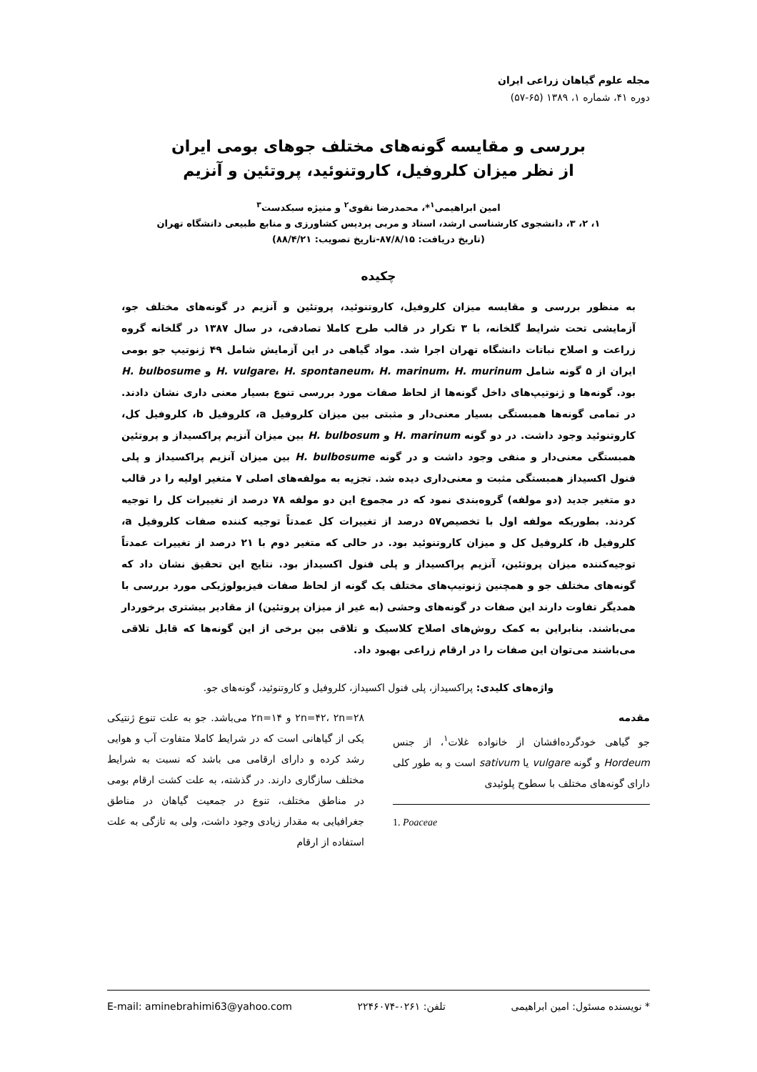مجله علوم گیاهان زراعی ایران
دوره ۴۱، شماره ۱، ۱۳۸۹ (۶۵-۵۷)
بررسی و مقایسه گونه‌های مختلف جوهای بومی ایران
از نظر میزان کلروفیل، کاروتنوئید، پروتئین و آنزیم
امین ابراهیمی<sup>۱</sup>*، محمدرضا نقوی<sup>۲</sup> و منیژه سبکدست<sup>۳</sup>
۱، ۲، ۳، دانشجوی کارشناسی ارشد، استاد و مربی پردیس کشاورزی و منابع طبیعی دانشگاه تهران
(تاریخ دریافت: ۸۷/۸/۱۵-تاریخ تصویب: ۸۸/۴/۲۱)
چکیده
به منظور بررسی و مقایسه میزان کلروفیل، کاروتنوئید، پروتئین و آنزیم در گونه‌های مختلف جو، آزمایشی تحت شرایط گلخانه، با ۳ تکرار در قالب طرح کاملا تصادفی، در سال ۱۳۸۷ در گلخانه گروه زراعت و اصلاح نباتات دانشگاه تهران اجرا شد. مواد گیاهی در این آزمایش شامل ۴۹ ژنوتیپ جو بومی ایران از ۵ گونه شامل H. vulgare، H. spontaneum، H. marinum، H. murinum و H. bulbosume بود. گونه‌ها و ژنوتیپ‌های داخل گونه‌ها از لحاظ صفات مورد بررسی تنوع بسیار معنی داری نشان دادند. در تمامی گونه‌ها همبستگی بسیار معنی‌دار و مثبتی بین میزان کلروفیل a، کلروفیل b، کلروفیل کل، کاروتنوئید وجود داشت. در دو گونه H. marinum و H. bulbosum بین میزان آنزیم پراکسیداز و پروتئین همبستگی معنی‌دار و منفی وجود داشت و در گونه H. bulbosume بین میزان آنزیم پراکسیداز و پلی فنول اکسیداز همبستگی مثبت و معنی‌داری دیده شد. تجزیه به مولفه‌های اصلی ۷ متغیر اولیه را در قالب دو متغیر جدید (دو مولفه) گروه‌بندی نمود که در مجموع این دو مولفه ۷۸ درصد از تغییرات کل را توجیه کردند. بطوریکه مولفه اول با تخصیص۵۷ درصد از تغییرات کل عمدتاً توجیه کننده صفات کلروفیل a، کلروفیل b، کلروفیل کل و میزان کاروتنوئید بود. در حالی که متغیر دوم با ۲۱ درصد از تغییرات عمدتاً توجیه‌کننده میزان پروتئین، آنزیم پراکسیداز و پلی فنول اکسیداز بود. نتایج این تحقیق نشان داد که گونه‌های مختلف جو و همچنین ژنوتیپ‌های مختلف یک گونه از لحاظ صفات فیزیولوژیکی مورد بررسی با همدیگر تفاوت دارند این صفات در گونه‌های وحشی (به غیر از میزان پروتئین) از مقادیر بیشتری برخوردار می‌باشند. بنابراین به کمک روش‌های اصلاح کلاسیک و تلاقی بین برخی از این گونه‌ها که قابل تلاقی می‌باشند می‌توان این صفات را در ارقام زراعی بهبود داد.
واژه‌های کلیدی: پراکسیداز، پلی فنول اکسیداز، کلروفیل و کاروتنوئید، گونه‌های جو.
مقدمه
جو گیاهی خودگرده‌افشان از خانواده غلات<sup>۱</sup>، از جنس Hordeum و گونه vulgare یا sativum است و به طور کلی دارای گونه‌های مختلف با سطوح پلوئیدی
1. Poaceae
۲n=۴۲، ۲n=۲۸ و ۲n=۱۴ می‌باشد. جو به علت تنوع ژنتیکی یکی از گیاهانی است که در شرایط کاملا متفاوت آب و هوایی رشد کرده و دارای ارقامی می باشد که نسبت به شرایط مختلف سازگاری دارند. در گذشته، به علت کشت ارقام بومی در مناطق مختلف، تنوع در جمعیت گیاهان در مناطق جغرافیایی به مقدار زیادی وجود داشت، ولی به تازگی به علت استفاده از ارقام
* نویسنده مسئول: امین ابراهیمی تلفن: ۰۲۶۱-۲۲۴۶۰۷۴ E-mail: aminebrahimi63@yahoo.com